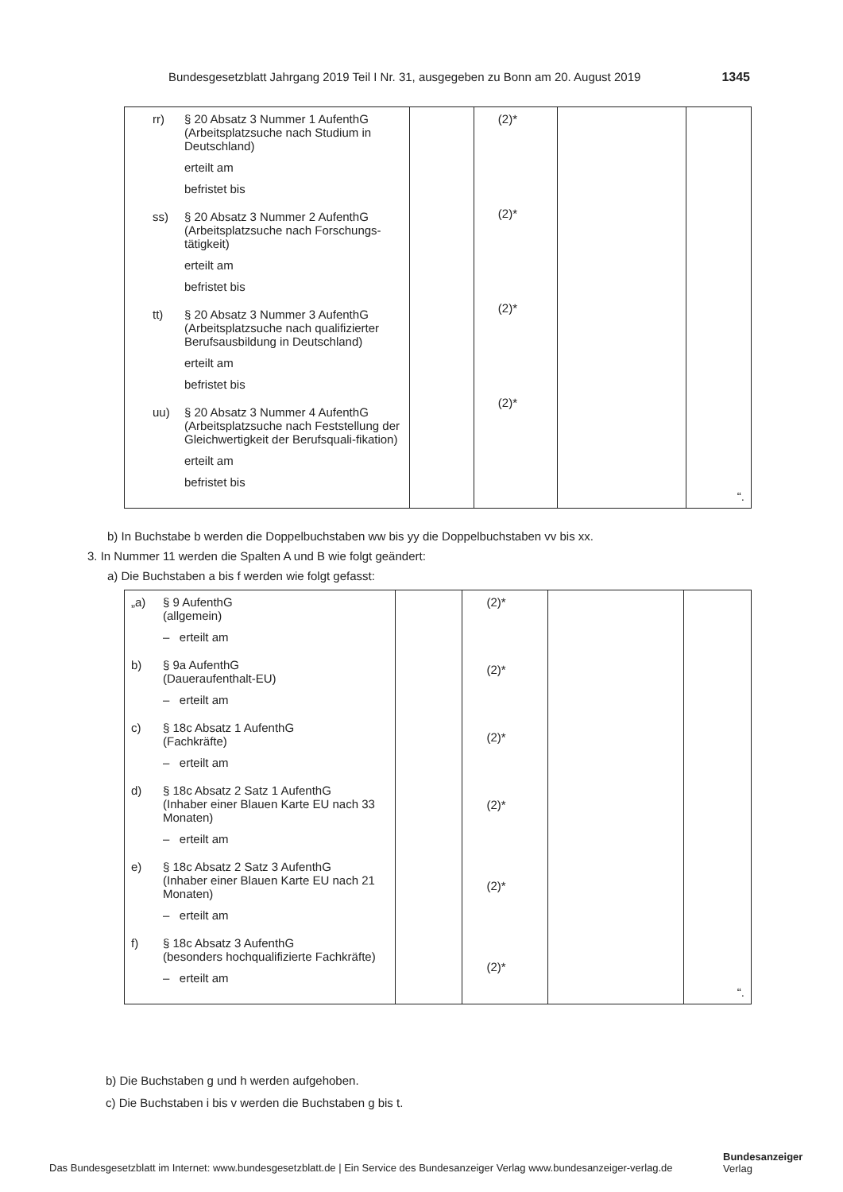Bundesgesetzblatt Jahrgang 2019 Teil I Nr. 31, ausgegeben zu Bonn am 20. August 2019 1345
| rr) § 20 Absatz 3 Nummer 1 AufenthG (Arbeitsplatzsuche nach Studium in Deutschland) erteilt am befristet bis ss) § 20 Absatz 3 Nummer 2 AufenthG (Arbeitsplatzsuche nach Forschungs-tätigkeit) erteilt am befristet bis tt) § 20 Absatz 3 Nummer 3 AufenthG (Arbeitsplatzsuche nach qualifizierter Berufsausbildung in Deutschland) erteilt am befristet bis uu) § 20 Absatz 3 Nummer 4 AufenthG (Arbeitsplatzsuche nach Feststellung der Gleichwertigkeit der Berufsquali-fikation) erteilt am befristet bis | | (2)* (2)* (2)* (2)* | | “. |
b) In Buchstabe b werden die Doppelbuchstaben ww bis yy die Doppelbuchstaben vv bis xx.
3. In Nummer 11 werden die Spalten A und B wie folgt geändert:
a) Die Buchstaben a bis f werden wie folgt gefasst:
| „a) § 9 AufenthG (allgemein) – erteilt am b) § 9a AufenthG (Daueraufenthalt-EU) – erteilt am c) § 18c Absatz 1 AufenthG (Fachkräfte) – erteilt am d) § 18c Absatz 2 Satz 1 AufenthG (Inhaber einer Blauen Karte EU nach 33 Monaten) – erteilt am e) § 18c Absatz 2 Satz 3 AufenthG (Inhaber einer Blauen Karte EU nach 21 Monaten) – erteilt am f) § 18c Absatz 3 AufenthG (besonders hochqualifizierte Fachkräfte) – erteilt am | | (2)* (2)* (2)* (2)* (2)* (2)* | | “. |
b) Die Buchstaben g und h werden aufgehoben.
c) Die Buchstaben i bis v werden die Buchstaben g bis t.
Das Bundesgesetzblatt im Internet: www.bundesgesetzblatt.de | Ein Service des Bundesanzeiger Verlag www.bundesanzeiger-verlag.de
Bundesanzeiger
Verlag